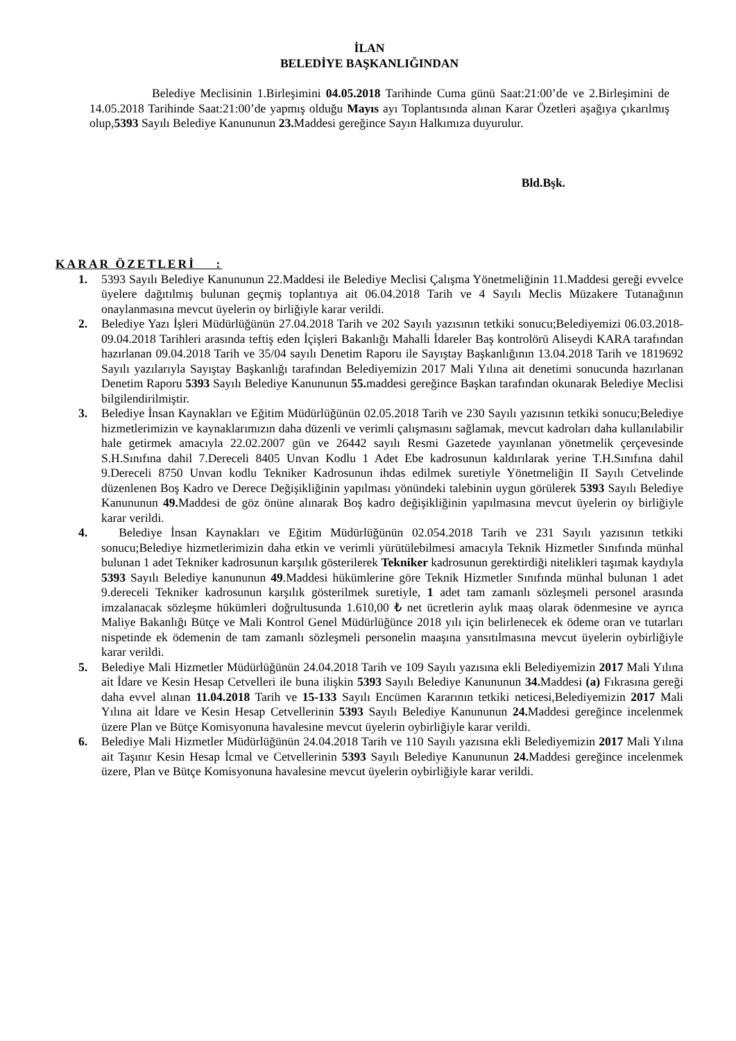İLAN
BELEDİYE BAŞKANLIĞINDAN
Belediye Meclisinin 1.Birleşimini 04.05.2018 Tarihinde Cuma günü Saat:21:00’de ve 2.Birleşimini de 14.05.2018 Tarihinde Saat:21:00’de yapmış olduğu Mayıs ayı Toplantısında alınan Karar Özetleri aşağıya çıkarılmış olup,5393 Sayılı Belediye Kanununun 23. Maddesi gereğince Sayın Halkımıza duyurulur.
Bld.Bşk.
KARAR ÖZETLERİ :
1. 5393 Sayılı Belediye Kanununun 22.Maddesi ile Belediye Meclisi Çalışma Yönetmeliğinin 11.Maddesi gereği evvelce üyelere dağıtılmış bulunan geçmiş toplantıya ait 06.04.2018 Tarih ve 4 Sayılı Meclis Müzakere Tutanağının onaylanmasına mevcut üyelerin oy birliğiyle karar verildi.
2. Belediye Yazı İşleri Müdürlüğünün 27.04.2018 Tarih ve 202 Sayılı yazısının tetkiki sonucu;Belediyemizi 06.03.2018-09.04.2018 Tarihleri arasında teftiş eden İçişleri Bakanlığı Mahalli İdareler Baş kontrolörü Aliseydi KARA tarafından hazırlanan 09.04.2018 Tarih ve 35/04 sayılı Denetim Raporu ile Sayıştay Başkanlığının 13.04.2018 Tarih ve 1819692 Sayılı yazılarıyla Sayıştay Başkanlığı tarafından Belediyemizin 2017 Mali Yılına ait denetimi sonucunda hazırlanan Denetim Raporu 5393 Sayılı Belediye Kanununun 55. maddesi gereğince Başkan tarafından okunarak Belediye Meclisi bilgilendirilmiştir.
3. Belediye İnsan Kaynakları ve Eğitim Müdürlüğünün 02.05.2018 Tarih ve 230 Sayılı yazısının tetkiki sonucu;Belediye hizmetlerimizin ve kaynaklarımızın daha düzenli ve verimli çalışmasını sağlamak, mevcut kadroları daha kullanılabilir hale getirmek amacıyla 22.02.2007 gün ve 26442 sayılı Resmi Gazetede yayınlanan yönetmelik çerçevesinde S.H.Sınıfına dahil 7.Dereceli 8405 Unvan Kodlu 1 Adet Ebe kadrosunun kaldırılarak yerine T.H.Sınıfına dahil 9.Dereceli 8750 Unvan kodlu Tekniker Kadrosunun ihdas edilmek suretiyle Yönetmeliğin II Sayılı Cetvelinde düzenlenen Boş Kadro ve Derece Değişikliğinin yapılması yönündeki talebinin uygun görülerek 5393 Sayılı Belediye Kanununun 49. Maddesi de göz önüne alınarak Boş kadro değişikliğinin yapılmasına mevcut üyelerin oy birliğiyle karar verildi.
4. Belediye İnsan Kaynakları ve Eğitim Müdürlüğünün 02.054.2018 Tarih ve 231 Sayılı yazısının tetkiki sonucu;Belediye hizmetlerimizin daha etkin ve verimli yürütülebilmesi amacıyla Teknik Hizmetler Sınıfında münhal bulunan 1 adet Tekniker kadrosunun karşılık gösterilerek Tekniker kadrosunun gerektirdiği nitelikleri taşımak kaydıyla 5393 Sayılı Belediye kanununun 49.Maddesi hükümlerine göre Teknik Hizmetler Sınıfında münhal bulunan 1 adet 9.dereceli Tekniker kadrosunun karşılık gösterilmek suretiyle, 1 adet tam zamanlı sözleşmeli personel arasında imzalanacak sözleşme hükümleri doğrultusunda 1.610,00 ₺ net ücretlerin aylık maaş olarak ödenmesine ve ayrıca Maliye Bakanlığı Bütçe ve Mali Kontrol Genel Müdürlüğünce 2018 yılı için belirlenecek ek ödeme oran ve tutarları nispetinde ek ödemenin de tam zamanlı sözleşmeli personelin maaşına yansıtılmasına mevcut üyelerin oybirliğiyle karar verildi.
5. Belediye Mali Hizmetler Müdürlüğünün 24.04.2018 Tarih ve 109 Sayılı yazısına ekli Belediyemizin 2017 Mali Yılına ait İdare ve Kesin Hesap Cetvelleri ile buna ilişkin 5393 Sayılı Belediye Kanununun 34. Maddesi (a) Fıkrasına gereği daha evvel alınan 11.04.2018 Tarih ve 15-133 Sayılı Encümen Kararının tetkiki neticesi,Belediyemizin 2017 Mali Yılına ait İdare ve Kesin Hesap Cetvellerinin 5393 Sayılı Belediye Kanununun 24. Maddesi gereğince incelenmek üzere Plan ve Bütçe Komisyonuna havalesine mevcut üyelerin oybirliğiyle karar verildi.
6. Belediye Mali Hizmetler Müdürlüğünün 24.04.2018 Tarih ve 110 Sayılı yazısına ekli Belediyemizin 2017 Mali Yılına ait Taşınır Kesin Hesap İcmal ve Cetvellerinin 5393 Sayılı Belediye Kanununun 24. Maddesi gereğince incelenmek üzere, Plan ve Bütçe Komisyonuna havalesine mevcut üyelerin oybirliğiyle karar verildi.